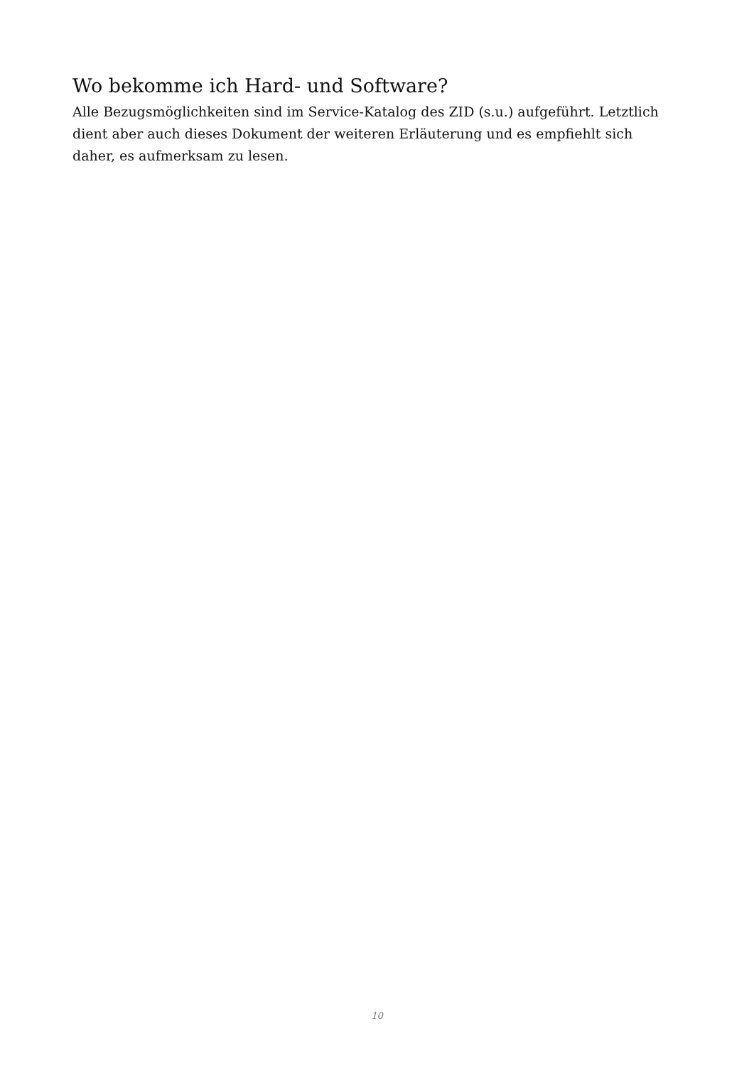Wo bekomme ich Hard- und Software?
Alle Bezugsmöglichkeiten sind im Service-Katalog des ZID (s.u.) aufgeführt. Letztlich dient aber auch dieses Dokument der weiteren Erläuterung und es empfiehlt sich daher, es aufmerksam zu lesen.
10